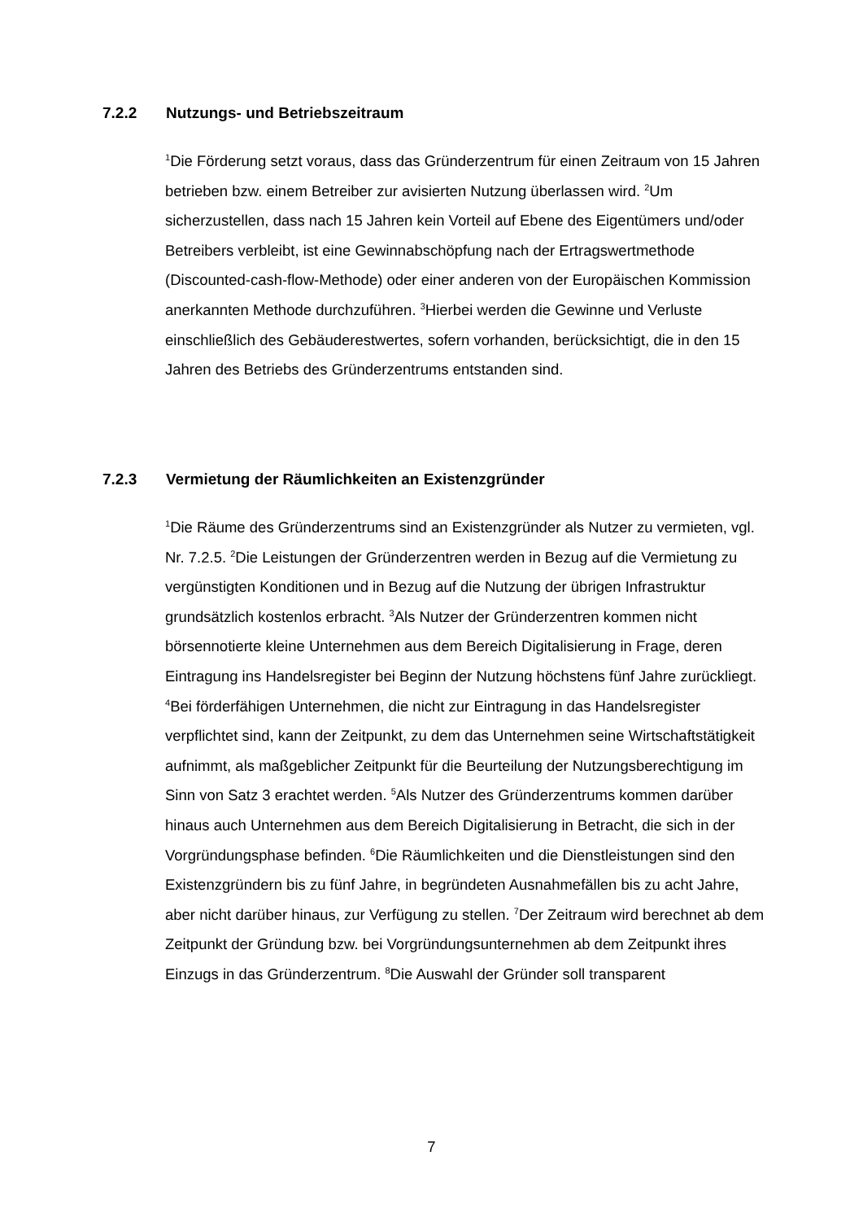7.2.2 Nutzungs- und Betriebszeitraum
<sup>1</sup> Die Förderung setzt voraus, dass das Gründerzentrum für einen Zeitraum von 15 Jahren betrieben bzw. einem Betreiber zur avisierten Nutzung überlassen wird. <sup>2</sup>Um sicherzustellen, dass nach 15 Jahren kein Vorteil auf Ebene des Eigentümers und/oder Betreibers verbleibt, ist eine Gewinnabschöpfung nach der Ertragswertmethode (Discounted-cash-flow-Methode) oder einer anderen von der Europäischen Kommission anerkannten Methode durchzuführen. <sup>3</sup>Hierbei werden die Gewinne und Verluste einschließlich des Gebäuderestwertes, sofern vorhanden, berücksichtigt, die in den 15 Jahren des Betriebs des Gründerzentrums entstanden sind.
7.2.3 Vermietung der Räumlichkeiten an Existenzgründer
<sup>1</sup> Die Räume des Gründerzentrums sind an Existenzgründer als Nutzer zu vermieten, vgl. Nr. 7.2.5. <sup>2</sup>Die Leistungen der Gründerzentren werden in Bezug auf die Vermietung zu vergünstigten Konditionen und in Bezug auf die Nutzung der übrigen Infrastruktur grundsätzlich kostenlos erbracht. <sup>3</sup>Als Nutzer der Gründerzentren kommen nicht börsennotierte kleine Unternehmen aus dem Bereich Digitalisierung in Frage, deren Eintragung ins Handelsregister bei Beginn der Nutzung höchstens fünf Jahre zurückliegt. <sup>4</sup>Bei förderfähigen Unternehmen, die nicht zur Eintragung in das Handelsregister verpflichtet sind, kann der Zeitpunkt, zu dem das Unternehmen seine Wirtschaftstätigkeit aufnimmt, als maßgeblicher Zeitpunkt für die Beurteilung der Nutzungsberechtigung im Sinn von Satz 3 erachtet werden. <sup>5</sup>Als Nutzer des Gründerzentrums kommen darüber hinaus auch Unternehmen aus dem Bereich Digitalisierung in Betracht, die sich in der Vorgründungsphase befinden. <sup>6</sup>Die Räumlichkeiten und die Dienstleistungen sind den Existenzgründern bis zu fünf Jahre, in begründeten Ausnahmefällen bis zu acht Jahre, aber nicht darüber hinaus, zur Verfügung zu stellen. <sup>7</sup>Der Zeitraum wird berechnet ab dem Zeitpunkt der Gründung bzw. bei Vorgründungsunternehmen ab dem Zeitpunkt ihres Einzugs in das Gründerzentrum. <sup>8</sup>Die Auswahl der Gründer soll transparent
7